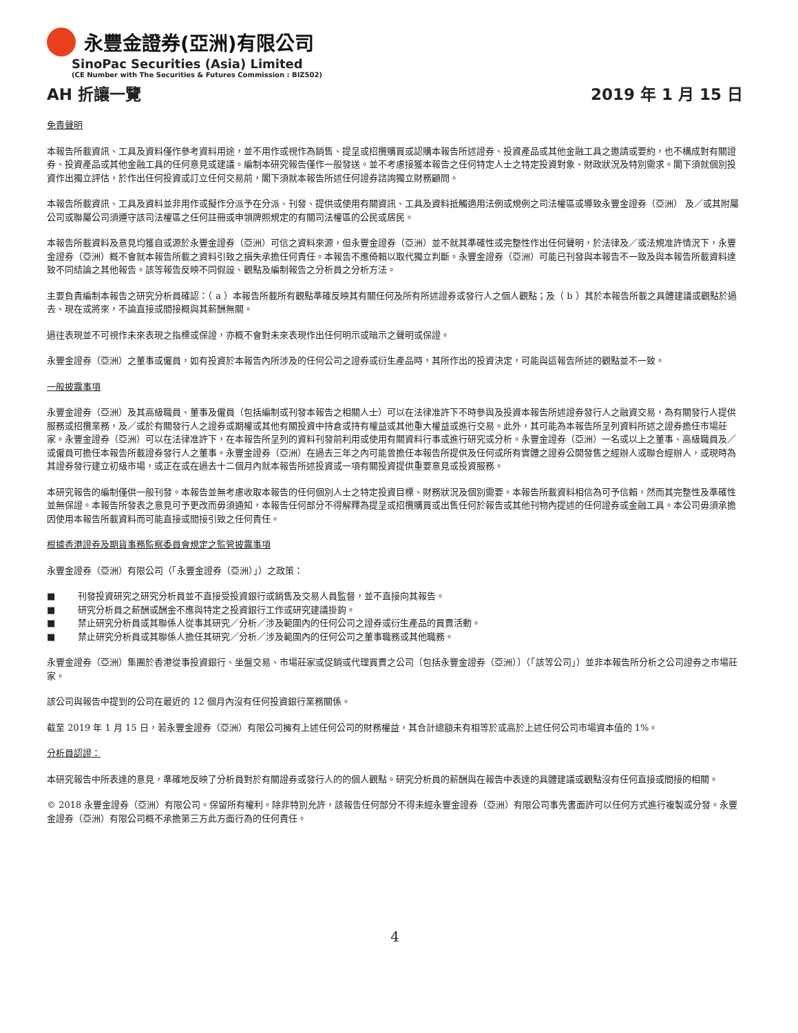永豐金證券(亞洲)有限公司
SinoPac Securities (Asia) Limited
(CE Number with The Securities & Futures Commission : BIZ502)
AH 折讓一覽 2019 年 1 月 15 日
免責聲明
本報告所載資訊、工具及資料僅作參考資料用途，並不用作或視作為銷售、提呈或招攬購買或認購本報告所述證券、投資產品或其他金融工具之邀請或要約，也不構成對有關證券、投資產品或其他金融工具的任何意見或建議。編制本研究報告僅作一般發送。並不考慮接獲本報告之任何特定人士之特定投資對象、財政狀況及特別需求。閣下須就個別投資作出獨立評估，於作出任何投資或訂立任何交易前，閣下須就本報告所述任何證券諮詢獨立財務顧問。
本報告所載資訊、工具及資料並非用作或擬作分派予在分派、刊發、提供或使用有關資訊、工具及資料抵觸適用法例或規例之司法權區或導致永豐金證券（亞洲） 及／或其附屬公司或聯屬公司須遵守該司法權區之任何註冊或申領牌照規定的有關司法權區的公民或居民。
本報告所載資料及意見均獲自或源於永豐金證券（亞洲）可信之資料來源，但永豐金證券（亞洲）並不就其準確性或完整性作出任何聲明，於法律及／或法規准許情況下，永豐金證券（亞洲）概不會就本報告所載之資料引致之損失承擔任何責任。本報告不應倚賴以取代獨立判斷。永豐金證券（亞洲）可能已刊發與本報告不一致及與本報告所載資料達致不同結論之其他報告。該等報告反映不同假設、觀點及編制報告之分析員之分析方法。
主要負責編制本報告之研究分析員確認：（ a ）本報告所載所有觀點準確反映其有關任何及所有所述證券或發行人之個人觀點；及（ b ）其於本報告所載之具體建議或觀點於過去、現在或將來，不論直接或間接概與其薪酬無關。
過往表現並不可視作未來表現之指標或保證，亦概不會對未來表現作出任何明示或暗示之聲明或保證。
永豐金證券（亞洲）之董事或僱員，如有投資於本報告內所涉及的任何公司之證券或衍生產品時，其所作出的投資決定，可能與這報告所述的觀點並不一致。
一般披露事項
永豐金證券（亞洲）及其高級職員、董事及僱員（包括編制或刊發本報告之相關人士）可以在法律准許下不時參與及投資本報告所述證券發行人之融資交易，為有關發行人提供服務或招攬業務，及／或於有關發行人之證券或期權或其他有關投資中持倉或持有權益或其他重大權益或進行交易。此外，其可能為本報告所呈列資料所述之證券擔任市場莊家。永豐金證券（亞洲）可以在法律准許下，在本報告所呈列的資料刊發前利用或使用有關資料行事或進行研究或分析。永豐金證券（亞洲）一名或以上之董事、高級職員及／或僱員可擔任本報告所載證券發行人之董事。永豐金證券（亞洲）在過去三年之內可能曾擔任本報告所提供及任何或所有實體之證券公開發售之經辦人或聯合經辦人，或現時為其證券發行建立初級市場，或正在或在過去十二個月內就本報告所述投資或一項有關投資提供重要意見或投資服務。
本研究報告的編制僅供一般刊發。本報告並無考慮收取本報告的任何個別人士之特定投資目標、財務狀況及個別需要。本報告所載資料相信為可予信賴，然而其完整性及準確性並無保證。本報告所發表之意見可予更改而毋須通知，本報告任何部分不得解釋為提呈或招攬購買或出售任何於報告或其他刊物內提述的任何證券或金融工具。本公司毋須承擔因使用本報告所載資料而可能直接或間接引致之任何責任。
根據香港證券及期貨事務監察委員會規定之監管披露事項
永豐金證券（亞洲）有限公司（「永豐金證券（亞洲）」）之政策：
■ 刊發投資研究之研究分析員並不直接受投資銀行或銷售及交易人員監督，並不直接向其報告。
■ 研究分析員之薪酬或酬金不應與特定之投資銀行工作或研究建議掛鉤。
■ 禁止研究分析員或其聯係人從事其研究／分析／涉及範圍內的任何公司之證券或衍生產品的買賣活動。
■ 禁止研究分析員或其聯係人擔任其研究／分析／涉及範圍內的任何公司之董事職務或其他職務。
永豐金證券（亞洲）集團於香港從事投資銀行、坐盤交易、市場莊家或促銷或代理買賣之公司〔包括永豐金證券（亞洲）〕（「該等公司」）並非本報告所分析之公司證券之市場莊家。
該公司與報告中提到的公司在最近的 12 個月內沒有任何投資銀行業務關係。
截至 2019 年 1 月 15 日，若永豐金證券（亞洲）有限公司擁有上述任何公司的財務權益，其合計總額未有相等於或高於上述任何公司市場資本值的 1%。
分析員認證：
本研究報告中所表達的意見，準確地反映了分析員對於有關證券或發行人的的個人觀點。研究分析員的薪酬與在報告中表達的具體建議或觀點沒有任何直接或間接的相關。
© 2018 永豐金證券（亞洲）有限公司。保留所有權利。除非特別允許，該報告任何部分不得未經永豐金證券（亞洲）有限公司事先書面許可以任何方式進行複製或分發。永豐金證券（亞洲）有限公司概不承擔第三方此方面行為的任何責任。
4